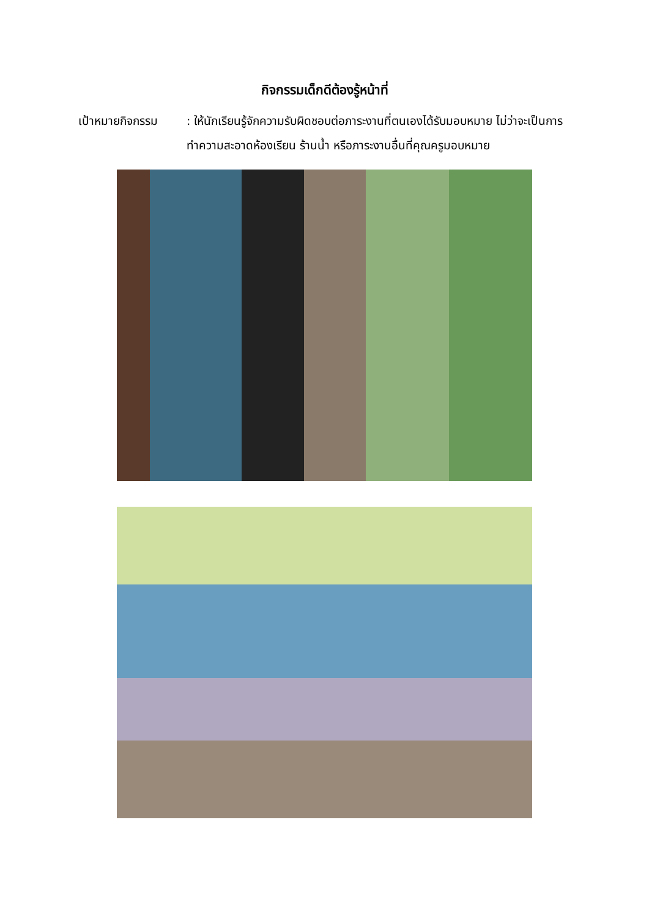กิจกรรมเด็กดีต้องรู้หน้าที่
เป้าหมายกิจกรรม : ให้นักเรียนรู้จักความรับผิดชอบต่อภาระงานที่ตนเองได้รับมอบหมาย ไม่ว่าจะเป็นการทำความสะอาดห้องเรียน ร้านน้ำ หรือภาระงานอื่นที่คุณครูมอบหมาย